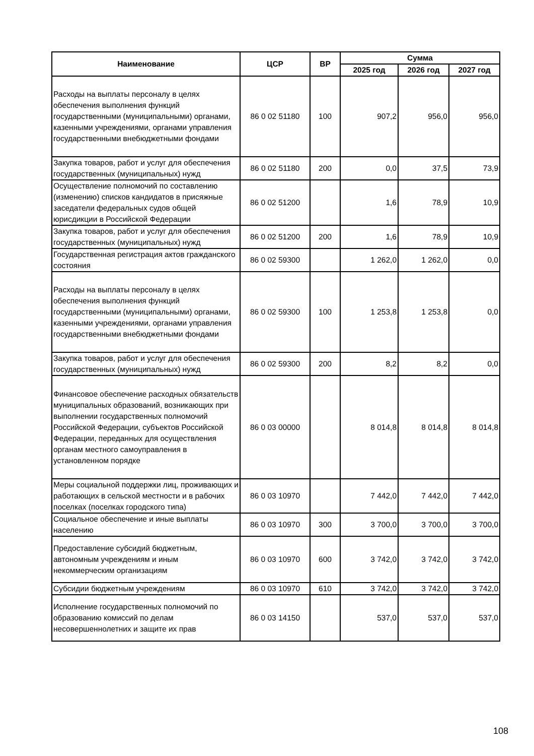| Наименование | ЦСР | ВР | Сумма | | |
| --- | --- | --- | --- | --- | --- |
| | | | 2025 год | 2026 год | 2027 год |
| Расходы на выплаты персоналу в целях обеспечения выполнения функций государственными (муниципальными) органами, казенными учреждениями, органами управления государственными внебюджетными фондами | 86 0 02 51180 | 100 | 907,2 | 956,0 | 956,0 |
| Закупка товаров, работ и услуг для обеспечения государственных (муниципальных) нужд | 86 0 02 51180 | 200 | 0,0 | 37,5 | 73,9 |
| Осуществление полномочий по составлению (изменению) списков кандидатов в присяжные заседатели федеральных судов общей юрисдикции в Российской Федерации | 86 0 02 51200 | | 1,6 | 78,9 | 10,9 |
| Закупка товаров, работ и услуг для обеспечения государственных (муниципальных) нужд | 86 0 02 51200 | 200 | 1,6 | 78,9 | 10,9 |
| Государственная регистрация актов гражданского состояния | 86 0 02 59300 | | 1 262,0 | 1 262,0 | 0,0 |
| Расходы на выплаты персоналу в целях обеспечения выполнения функций государственными (муниципальными) органами, казенными учреждениями, органами управления государственными внебюджетными фондами | 86 0 02 59300 | 100 | 1 253,8 | 1 253,8 | 0,0 |
| Закупка товаров, работ и услуг для обеспечения государственных (муниципальных) нужд | 86 0 02 59300 | 200 | 8,2 | 8,2 | 0,0 |
| Финансовое обеспечение расходных обязательств муниципальных образований, возникающих при выполнении государственных полномочий Российской Федерации, субъектов Российской Федерации, переданных для осуществления органам местного самоуправления в установленном порядке | 86 0 03 00000 | | 8 014,8 | 8 014,8 | 8 014,8 |
| Меры социальной поддержки лиц, проживающих и работающих в сельской местности и в рабочих поселках (поселках городского типа) | 86 0 03 10970 | | 7 442,0 | 7 442,0 | 7 442,0 |
| Социальное обеспечение и иные выплаты населению | 86 0 03 10970 | 300 | 3 700,0 | 3 700,0 | 3 700,0 |
| Предоставление субсидий бюджетным, автономным учреждениям и иным некоммерческим организациям | 86 0 03 10970 | 600 | 3 742,0 | 3 742,0 | 3 742,0 |
| Субсидии бюджетным учреждениям | 86 0 03 10970 | 610 | 3 742,0 | 3 742,0 | 3 742,0 |
| Исполнение государственных полномочий по образованию комиссий по делам несовершеннолетних и защите их прав | 86 0 03 14150 | | 537,0 | 537,0 | 537,0 |
108